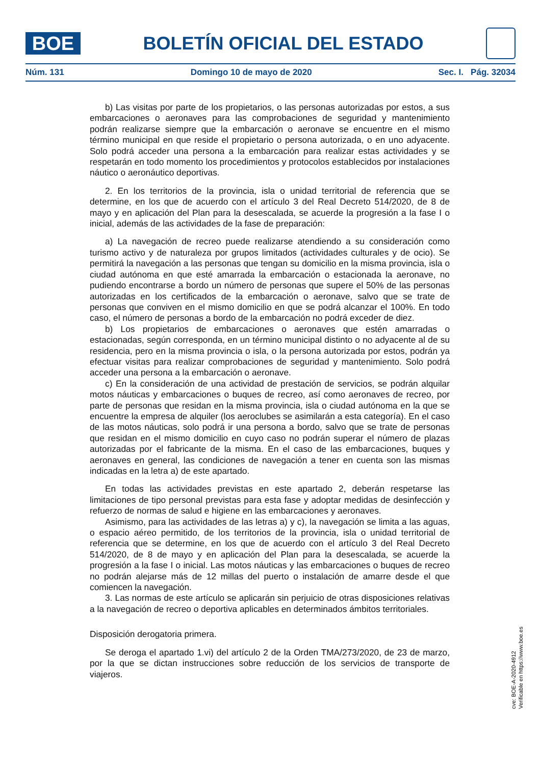BOE
BOLETÍN OFICIAL DEL ESTADO
Núm. 131 Domingo 10 de mayo de 2020 Sec. I. Pág. 32034
b) Las visitas por parte de los propietarios, o las personas autorizadas por estos, a sus embarcaciones o aeronaves para las comprobaciones de seguridad y mantenimiento podrán realizarse siempre que la embarcación o aeronave se encuentre en el mismo término municipal en que reside el propietario o persona autorizada, o en uno adyacente. Solo podrá acceder una persona a la embarcación para realizar estas actividades y se respetarán en todo momento los procedimientos y protocolos establecidos por instalaciones náutico o aeronáutico deportivas.
2. En los territorios de la provincia, isla o unidad territorial de referencia que se determine, en los que de acuerdo con el artículo 3 del Real Decreto 514/2020, de 8 de mayo y en aplicación del Plan para la desescalada, se acuerde la progresión a la fase I o inicial, además de las actividades de la fase de preparación:
a) La navegación de recreo puede realizarse atendiendo a su consideración como turismo activo y de naturaleza por grupos limitados (actividades culturales y de ocio). Se permitirá la navegación a las personas que tengan su domicilio en la misma provincia, isla o ciudad autónoma en que esté amarrada la embarcación o estacionada la aeronave, no pudiendo encontrarse a bordo un número de personas que supere el 50% de las personas autorizadas en los certificados de la embarcación o aeronave, salvo que se trate de personas que conviven en el mismo domicilio en que se podrá alcanzar el 100%. En todo caso, el número de personas a bordo de la embarcación no podrá exceder de diez.
b) Los propietarios de embarcaciones o aeronaves que estén amarradas o estacionadas, según corresponda, en un término municipal distinto o no adyacente al de su residencia, pero en la misma provincia o isla, o la persona autorizada por estos, podrán ya efectuar visitas para realizar comprobaciones de seguridad y mantenimiento. Solo podrá acceder una persona a la embarcación o aeronave.
c) En la consideración de una actividad de prestación de servicios, se podrán alquilar motos náuticas y embarcaciones o buques de recreo, así como aeronaves de recreo, por parte de personas que residan en la misma provincia, isla o ciudad autónoma en la que se encuentre la empresa de alquiler (los aeroclubes se asimilarán a esta categoría). En el caso de las motos náuticas, solo podrá ir una persona a bordo, salvo que se trate de personas que residan en el mismo domicilio en cuyo caso no podrán superar el número de plazas autorizadas por el fabricante de la misma. En el caso de las embarcaciones, buques y aeronaves en general, las condiciones de navegación a tener en cuenta son las mismas indicadas en la letra a) de este apartado.
En todas las actividades previstas en este apartado 2, deberán respetarse las limitaciones de tipo personal previstas para esta fase y adoptar medidas de desinfección y refuerzo de normas de salud e higiene en las embarcaciones y aeronaves.
Asimismo, para las actividades de las letras a) y c), la navegación se limita a las aguas, o espacio aéreo permitido, de los territorios de la provincia, isla o unidad territorial de referencia que se determine, en los que de acuerdo con el artículo 3 del Real Decreto 514/2020, de 8 de mayo y en aplicación del Plan para la desescalada, se acuerde la progresión a la fase I o inicial. Las motos náuticas y las embarcaciones o buques de recreo no podrán alejarse más de 12 millas del puerto o instalación de amarre desde el que comiencen la navegación.
3. Las normas de este artículo se aplicarán sin perjuicio de otras disposiciones relativas a la navegación de recreo o deportiva aplicables en determinados ámbitos territoriales.
Disposición derogatoria primera.
Se deroga el apartado 1.vi) del artículo 2 de la Orden TMA/273/2020, de 23 de marzo, por la que se dictan instrucciones sobre reducción de los servicios de transporte de viajeros.
cve: BOE-A-2020-4912
Verificable en https://www.boe.es